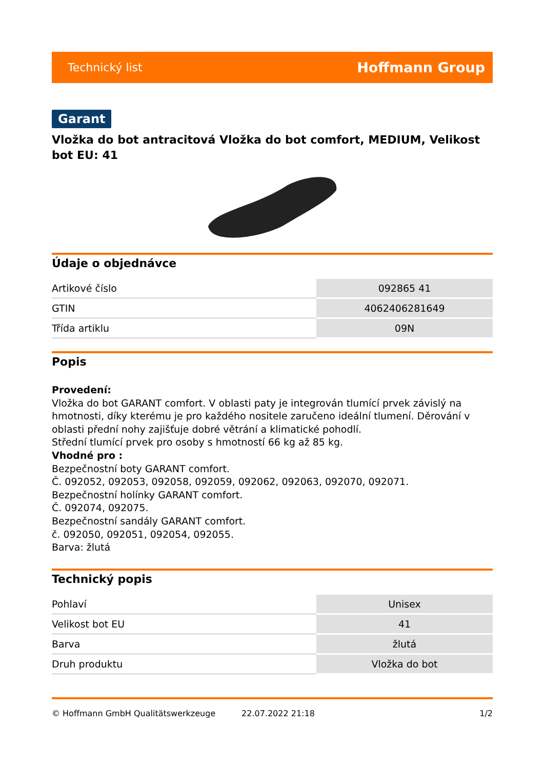Technický list Hoffmann Group
Garant
Vložka do bot antracitová Vložka do bot comfort, MEDIUM, Velikost bot EU: 41
Údaje o objednávce
| Artikové číslo | 092865 41 |
| GTIN | 4062406281649 |
| Třída artiklu | 09N |
Popis
Provedení:
Vložka do bot GARANT comfort. V oblasti paty je integrován tlumící prvek závislý na hmotnosti, díky kterému je pro každého nositele zaručeno ideální tlumení. Děrování v oblasti přední nohy zajišťuje dobré větrání a klimatické pohodlí.
Střední tlumící prvek pro osoby s hmotností 66 kg až 85 kg.
Vhodné pro :
Bezpečnostní boty GARANT comfort.
Č. 092052, 092053, 092058, 092059, 092062, 092063, 092070, 092071.
Bezpečnostní holínky GARANT comfort.
Č. 092074, 092075.
Bezpečnostní sandály GARANT comfort.
č. 092050, 092051, 092054, 092055.
Barva: žlutá
Technický popis
| Pohlaví | Unisex |
| Velikost bot EU | 41 |
| Barva | žlutá |
| Druh produktu | Vložka do bot |
© Hoffmann GmbH Qualitätswerkzeuge 22.07.2022 21:18 1/2